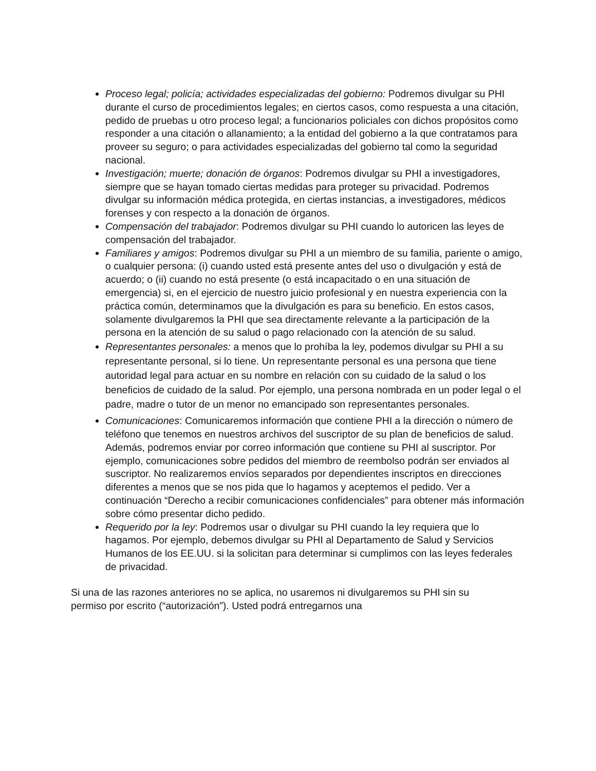Proceso legal; policía; actividades especializadas del gobierno: Podremos divulgar su PHI durante el curso de procedimientos legales; en ciertos casos, como respuesta a una citación, pedido de pruebas u otro proceso legal; a funcionarios policiales con dichos propósitos como responder a una citación o allanamiento; a la entidad del gobierno a la que contratamos para proveer su seguro; o para actividades especializadas del gobierno tal como la seguridad nacional.
Investigación; muerte; donación de órganos: Podremos divulgar su PHI a investigadores, siempre que se hayan tomado ciertas medidas para proteger su privacidad. Podremos divulgar su información médica protegida, en ciertas instancias, a investigadores, médicos forenses y con respecto a la donación de órganos.
Compensación del trabajador: Podremos divulgar su PHI cuando lo autoricen las leyes de compensación del trabajador.
Familiares y amigos: Podremos divulgar su PHI a un miembro de su familia, pariente o amigo, o cualquier persona: (i) cuando usted está presente antes del uso o divulgación y está de acuerdo; o (ii) cuando no está presente (o está incapacitado o en una situación de emergencia) si, en el ejercicio de nuestro juicio profesional y en nuestra experiencia con la práctica común, determinamos que la divulgación es para su beneficio. En estos casos, solamente divulgaremos la PHI que sea directamente relevante a la participación de la persona en la atención de su salud o pago relacionado con la atención de su salud.
Representantes personales: a menos que lo prohíba la ley, podemos divulgar su PHI a su representante personal, si lo tiene. Un representante personal es una persona que tiene autoridad legal para actuar en su nombre en relación con su cuidado de la salud o los beneficios de cuidado de la salud. Por ejemplo, una persona nombrada en un poder legal o el padre, madre o tutor de un menor no emancipado son representantes personales.
Comunicaciones: Comunicaremos información que contiene PHI a la dirección o número de teléfono que tenemos en nuestros archivos del suscriptor de su plan de beneficios de salud. Además, podremos enviar por correo información que contiene su PHI al suscriptor. Por ejemplo, comunicaciones sobre pedidos del miembro de reembolso podrán ser enviados al suscriptor. No realizaremos envíos separados por dependientes inscriptos en direcciones diferentes a menos que se nos pida que lo hagamos y aceptemos el pedido. Ver a continuación “Derecho a recibir comunicaciones confidenciales” para obtener más información sobre cómo presentar dicho pedido.
Requerido por la ley: Podremos usar o divulgar su PHI cuando la ley requiera que lo hagamos. Por ejemplo, debemos divulgar su PHI al Departamento de Salud y Servicios Humanos de los EE.UU. si la solicitan para determinar si cumplimos con las leyes federales de privacidad.
Si una de las razones anteriores no se aplica, no usaremos ni divulgaremos su PHI sin su permiso por escrito (“autorización”). Usted podrá entregarnos una